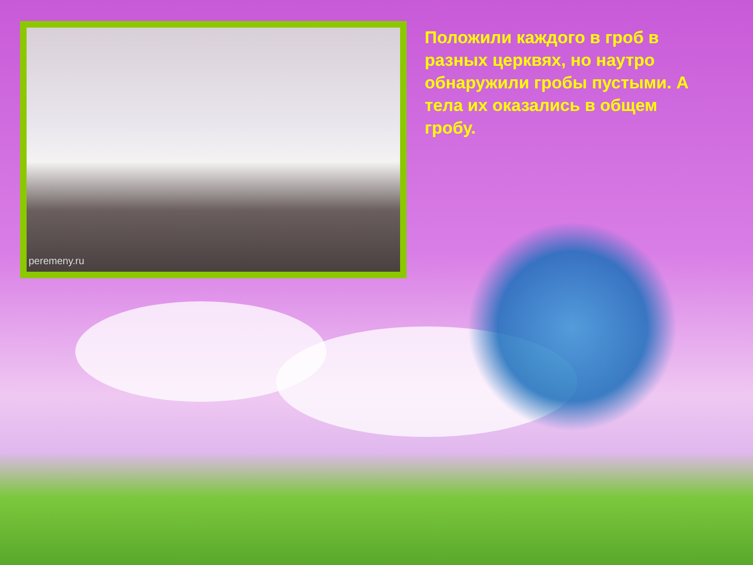peremeny.ru
Положили каждого в гроб в разных церквях, но наутро обнаружили гробы пустыми. А тела их оказались в общем гробу.